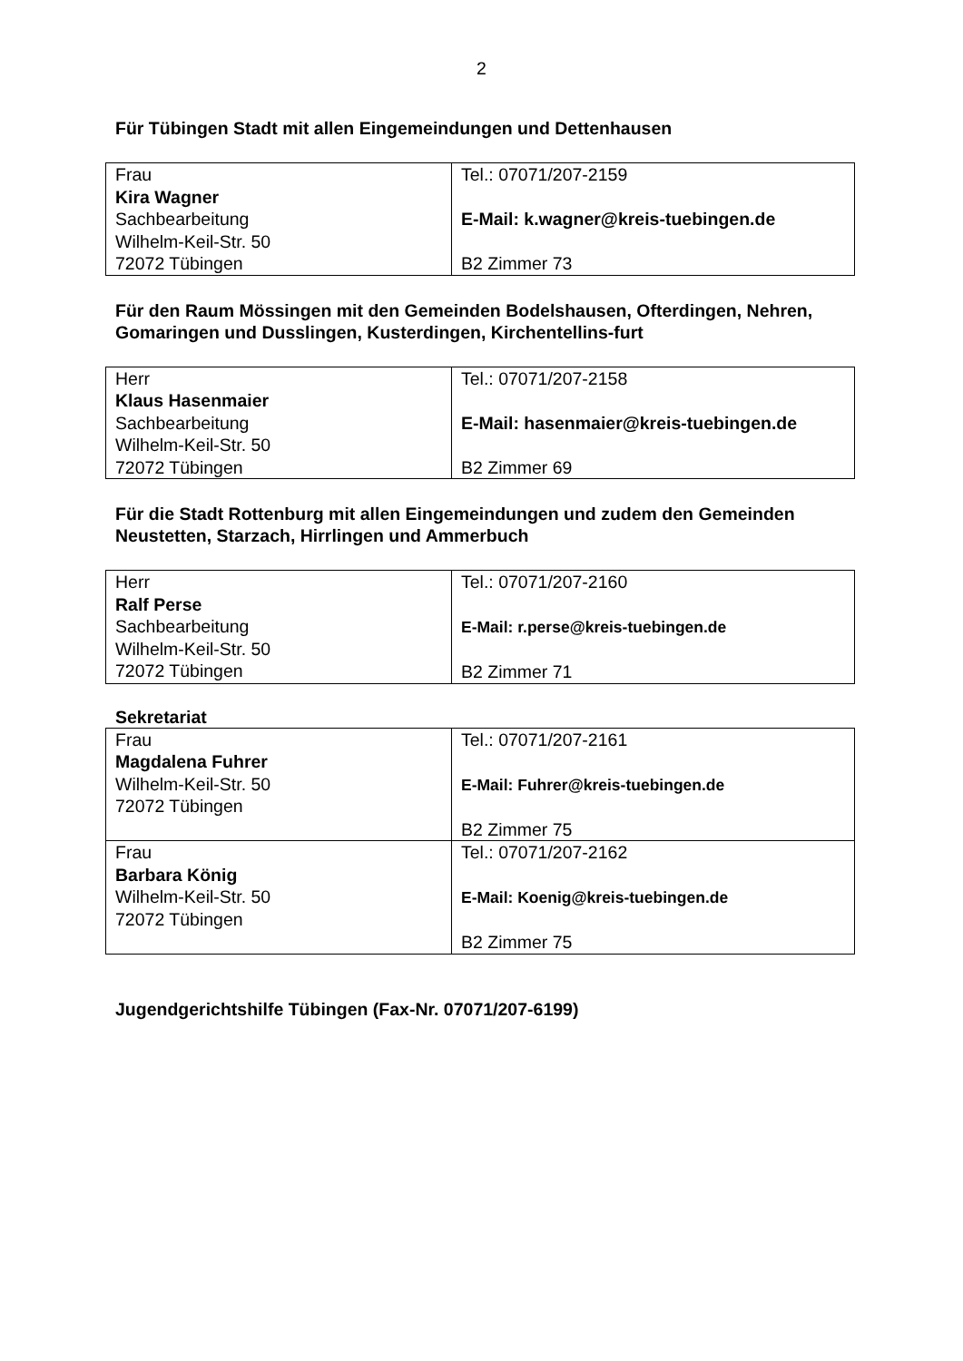2
Für Tübingen Stadt mit allen Eingemeindungen und Dettenhausen
| Frau Kira Wagner Sachbearbeitung Wilhelm-Keil-Str. 50 72072 Tübingen | Tel.: 07071/207-2159 E-Mail: k.wagner@kreis-tuebingen.de B2 Zimmer 73 |
Für den Raum Mössingen mit den Gemeinden Bodelshausen, Ofterdingen, Nehren, Gomaringen und Dusslingen, Kusterdingen, Kirchentellins-furt
| Herr Klaus Hasenmaier Sachbearbeitung Wilhelm-Keil-Str. 50 72072 Tübingen | Tel.: 07071/207-2158 E-Mail: hasenmaier@kreis-tuebingen.de B2 Zimmer 69 |
Für die Stadt Rottenburg mit allen Eingemeindungen und zudem den Gemeinden Neustetten, Starzach, Hirrlingen und Ammerbuch
| Herr Ralf Perse Sachbearbeitung Wilhelm-Keil-Str. 50 72072 Tübingen | Tel.: 07071/207-2160 E-Mail: r.perse@kreis-tuebingen.de B2 Zimmer 71 |
Sekretariat
| Frau Magdalena Fuhrer Wilhelm-Keil-Str. 50 72072 Tübingen | Tel.: 07071/207-2161 E-Mail: Fuhrer@kreis-tuebingen.de B2 Zimmer 75 |
| Frau Barbara König Wilhelm-Keil-Str. 50 72072 Tübingen | Tel.: 07071/207-2162 E-Mail: Koenig@kreis-tuebingen.de B2 Zimmer 75 |
Jugendgerichtshilfe Tübingen (Fax-Nr. 07071/207-6199)